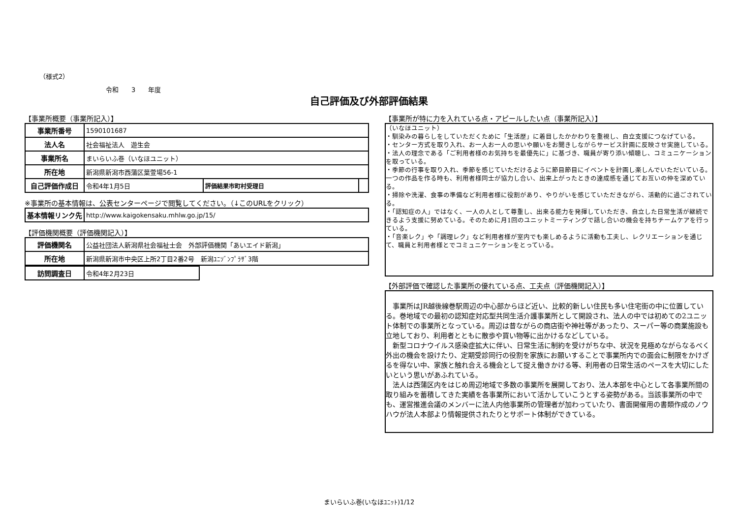（様式2）
令和　　3　　年度
自己評価及び外部評価結果
【事業所概要（事業所記入）】
| 事業所番号 | 1590101687 | | |
| 法人名 | 社会福祉法人 遊生会 | | |
| 事業所名 | まいらいふ巻（いなほユニット） | | |
| 所在地 | 新潟県新潟市西蒲区葉萱場56-1 | | |
| 自己評価作成日 | 令和4年1月5日 | 評価結果市町村受理日 | |
※事業所の基本情報は、公表センターページで閲覧してください。（↓このURLをクリック）
| 基本情報リンク先 | http://www.kaigokensaku.mhlw.go.jp/15/ |
【評価機関概要（評価機関記入）】
| 評価機関名 | 公益社団法人新潟県社会福祉士会 外部評価機関「あいエイド新潟」 |
| 所在地 | 新潟県新潟市中央区上所2丁目2番2号 新潟ﾕﾆｿﾞﾝﾌﾟﾗｻﾞ3階 |
| 訪問調査日 | 令和4年2月23日 |
【事業所が特に力を入れている点・アピールしたい点（事業所記入）】
（いなほユニット）
・馴染みの暮らしをしていただくために「生活歴」に着目したかかわりを重視し、自立支援につなげている。
・センター方式を取り入れ、お一人お一人の思いや願いをお聞きしながらサービス計画に反映させ実施している。
・法人の理念である「ご利用者様のお気持ちを最優先に」に基づき、職員が寄り添い傾聴し、コミュニケーションを取っている。
・季節の行事を取り入れ、季節を感じていただけるように節目節目にイベントを計画し楽しんでいただいている。一つの作品を作る時も、利用者様同士が協力し合い、出来上がったときの達成感を通じてお互いの仲を深めている。
・掃除や洗濯、食事の準備など利用者様に役割があり、やりがいを感じていただきながら、活動的に過ごされている。
・「認知症の人」ではなく、一人の人として尊重し、出来る能力を発揮していただき、自立した日常生活が継続できるよう支援に努めている。そのために月1回のユニットミーティングで話し合いの機会を持ちチームケアを行っている。
・「音楽レク」や「調理レク」など利用者様が室内でも楽しめるように活動も工夫し、レクリエーションを通じて、職員と利用者様とでコミュニケーションをとっている。
【外部評価で確認した事業所の優れている点、工夫点（評価機関記入）】
　事業所はJR越後線巻駅周辺の中心部からほど近い、比較的新しい住民も多い住宅街の中に位置している。巻地域での最初の認知症対応型共同生活介護事業所として開設され、法人の中では初めての2ユニット体制での事業所となっている。周辺は昔ながらの商店街や神社等があったり、スーパー等の商業施設も立地しており、利用者とともに散歩や買い物等に出かけるなどしている。
　新型コロナウイルス感染症拡大に伴い、日常生活に制約を受けがちな中、状況を見極めながらなるべく外出の機会を設けたり、定期受診同行の役割を家族にお願いすることで事業所内での面会に制限をかけざるを得ない中、家族と触れ合える機会として捉え働きかける等、利用者の日常生活のペースを大切にしたいという思いがあふれている。
　法人は西蒲区内をはじめ周辺地域で多数の事業所を展開しており、法人本部を中心として各事業所間の取り組みを蓄積してきた実績を各事業所において活かしていこうとする姿勢がある。当該事業所の中でも、運営推進会議のメンバーに法人内他事業所の管理者が加わっていたり、書面開催用の書類作成のノウハウが法人本部より情報提供されたりとサポート体制ができている。
まいらいふ巻(いなほﾕﾆｯﾄ)1/12